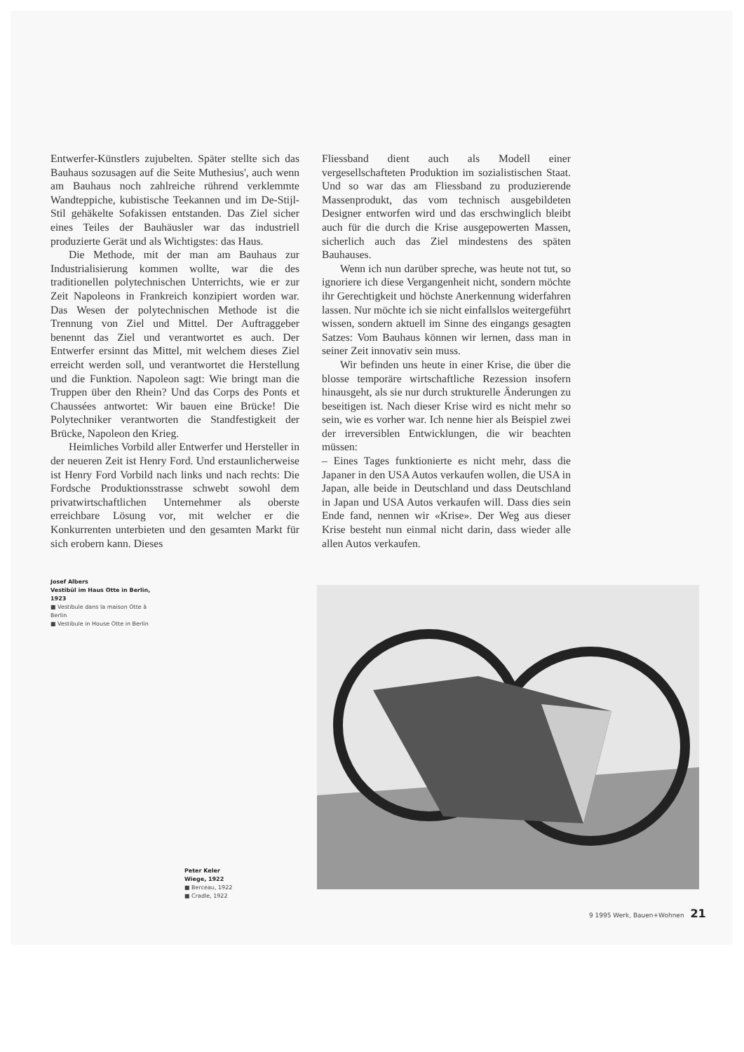Entwerfer-Künstlers zujubelten. Später stellte sich das Bauhaus sozusagen auf die Seite Muthesius', auch wenn am Bauhaus noch zahlreiche rührend verklemmte Wandteppiche, kubistische Teekannen und im De-Stijl-Stil gehäkelte Sofakissen entstanden. Das Ziel sicher eines Teiles der Bauhäusler war das industriell produzierte Gerät und als Wichtigstes: das Haus.
Die Methode, mit der man am Bauhaus zur Industrialisierung kommen wollte, war die des traditionellen polytechnischen Unterrichts, wie er zur Zeit Napoleons in Frankreich konzipiert worden war. Das Wesen der polytechnischen Methode ist die Trennung von Ziel und Mittel. Der Auftraggeber benennt das Ziel und verantwortet es auch. Der Entwerfer ersinnt das Mittel, mit welchem dieses Ziel erreicht werden soll, und verantwortet die Herstellung und die Funktion. Napoleon sagt: Wie bringt man die Truppen über den Rhein? Und das Corps des Ponts et Chaussées antwortet: Wir bauen eine Brücke! Die Polytechniker verantworten die Standfestigkeit der Brücke, Napoleon den Krieg.
Heimliches Vorbild aller Entwerfer und Hersteller in der neueren Zeit ist Henry Ford. Und erstaunlicherweise ist Henry Ford Vorbild nach links und nach rechts: Die Fordsche Produktionsstrasse schwebt sowohl dem privatwirtschaftlichen Unternehmer als oberste erreichbare Lösung vor, mit welcher er die Konkurrenten unterbieten und den gesamten Markt für sich erobern kann. Dieses
Fliessband dient auch als Modell einer vergesellschafteten Produktion im sozialistischen Staat. Und so war das am Fliessband zu produzierende Massenprodukt, das vom technisch ausgebildeten Designer entworfen wird und das erschwinglich bleibt auch für die durch die Krise ausgepowerten Massen, sicherlich auch das Ziel mindestens des späten Bauhauses.
Wenn ich nun darüber spreche, was heute not tut, so ignoriere ich diese Vergangenheit nicht, sondern möchte ihr Gerechtigkeit und höchste Anerkennung widerfahren lassen. Nur möchte ich sie nicht einfallslos weitergeführt wissen, sondern aktuell im Sinne des eingangs gesagten Satzes: Vom Bauhaus können wir lernen, dass man in seiner Zeit innovativ sein muss.
Wir befinden uns heute in einer Krise, die über die blosse temporäre wirtschaftliche Rezession insofern hinausgeht, als sie nur durch strukturelle Änderungen zu beseitigen ist. Nach dieser Krise wird es nicht mehr so sein, wie es vorher war. Ich nenne hier als Beispiel zwei der irreversiblen Entwicklungen, die wir beachten müssen:
– Eines Tages funktionierte es nicht mehr, dass die Japaner in den USA Autos verkaufen wollen, die USA in Japan, alle beide in Deutschland und dass Deutschland in Japan und USA Autos verkaufen will. Dass dies sein Ende fand, nennen wir «Krise». Der Weg aus dieser Krise besteht nun einmal nicht darin, dass wieder alle allen Autos verkaufen.
Josef Albers
Vestibül im Haus Otte in Berlin, 1923
■ Vestibule dans la maison Otte à Berlin
■ Vestibule in House Otte in Berlin
Peter Keler
Wiege, 1922
■ Berceau, 1922
■ Cradle, 1922
9 1995 Werk, Bauen+Wohnen 21